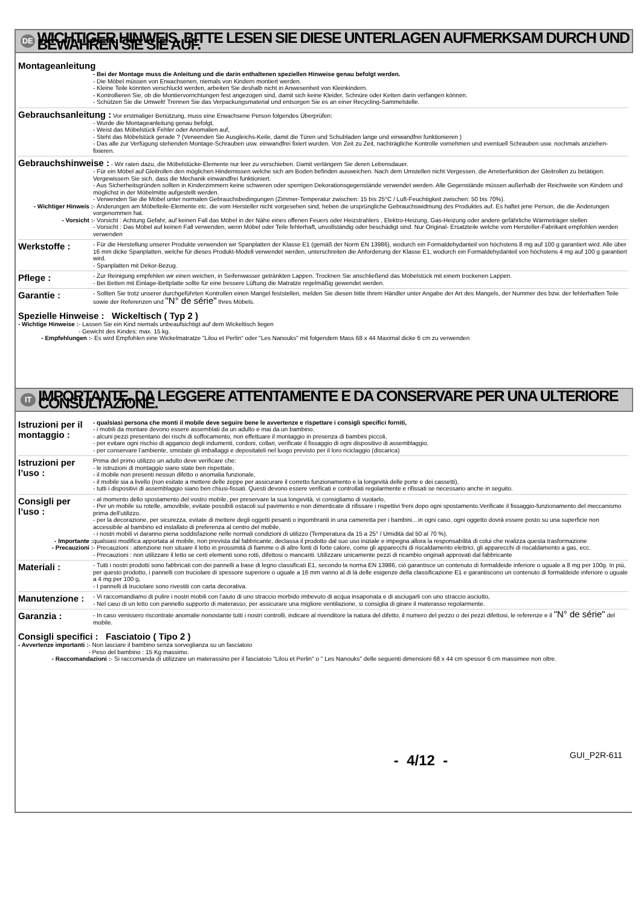DE WICHTIGER HINWEIS. BITTE LESEN SIE DIESE UNTERLAGEN AUFMERKSAM DURCH UND BEWAHREN SIE SIE AUF.
Montageanleitung
- Bei der Montage muss die Anleitung und die darin enthaltenen speziellen Hinweise genau befolgt werden.
- Die Möbel müssen von Erwachsenen, niemals von Kindern montiert werden.
- Kleine Teile könnten verschluckt werden, arbeiten Sie deshalb nicht in Anwesenheit von Kleinkindern.
- Kontrollieren Sie, ob die Montiervorrichtungen fest angezogen sind, damit sich keine Kleider, Schnüre oder Ketten darin verfangen können.
- Schützen Sie die Umwelt! Trennen Sie das Verpackungsmaterial und entsorgen Sie es an einer Recycling-Sammelstelle.
Gebrauchsanleitung : Vor erstmaliger Benützung, muss eine Erwachsene Person folgendes Überprüfen:
- Wurde die Montageanleitung genau befolgt,
- Weist das Möbelstück Fehler oder Anomalien auf,
- Steht das Möbelstück gerade ? (Verwenden Sie Ausgleichs-Keile, damit die Türen und Schubladen lange und einwandfrei funktionieren )
- Das alle zur Verfügung stehenden Montage-Schrauben usw. einwandfrei fixiert wurden. Von Zeit zu Zeit, nachträgliche Kontrolle vornehmen und eventuell Schrauben usw. nochmals anziehen-fixieren.
Gebrauchshinweise : - Wir raten dazu, die Möbelstücke-Elemente nur leer zu verschieben. Damit verlängern Sie deren Lebensdauer.
- Für ein Möbel auf Gleitrollen den möglichen Hindernissen welche sich am Boden befinden ausweichen. Nach dem Umstellen nicht Vergessen, die Arretierfunktion der Gleitrollen zu betätigen. Vergewissern Sie sich, dass die Mechanik einwandfrei funktioniert.
- Aus Sicherheitsgründen sollten in Kinderzimmern keine schweren oder sperrigen Dekorationsgegenstände verwendet werden. Alle Gegenstände müssen außerhalb der Reichweite von Kindern und möglichst in der Möbelmitte aufgestellt werden.
- Verwenden Sie die Möbel unter normalen Gebrauchsbedingungen (Zimmer-Temperatur zwischen: 15 bis 25°C / Luft-Feuchtigkeit zwischen: 50 bis 70%).
- Wichtiger Hinweis : - Änderungen am Möbelteile-Elemente etc. die vom Hersteller nicht vorgesehen sind, heben die ursprüngliche Gebrauchswidmung des Produktes auf. Es haftet jene Person, die die Änderungen vorgenommen hat.
- Vorsicht : - Vorsicht : Achtung Gefahr, auf keinen Fall das Möbel in der Nähe eines offenen Feuers oder Heizstrahlers , Elektro-Heizung, Gas-Heizung oder andere gefährliche Wärmeträger stellen
- Vorsicht : Das Möbel auf keinen Fall verwenden, wenn Möbel oder Teile fehlerhaft, unvollständig oder beschädigt sind. Nur Original- Ersatzteile welche vom Hersteller-Fabrikant empfohlen werden verwenden
Werkstoffe :
- Für die Herstellung unserer Produkte verwenden wir Spanplatten der Klasse E1 (gemäß der Norm EN 13986), wodurch ein Formaldehydanteil von höchstens 8 mg auf 100 g garantiert wird. Alle über 16 mm dicke Spanplatten, welche für dieses Produkt-Modell verwendet werden, unterschreiten die Anforderung der Klasse E1, wodurch ein Formaldehydanteil von höchstens 4 mg auf 100 g garantiert wird.
- Spanplatten mit Dekor-Bezug.
Pflege :
- Zur Reinigung empfehlen wir einen weichen, in Seifenwasser getränkten Lappen. Trocknen Sie anschließend das Möbelstück mit einem trockenen Lappen.
- Bei Betten mit Einlage-Bettplatte sollte für eine bessere Lüftung die Matratze regelmäßig gewendet werden.
Garantie :
- Sollten Sie trotz unserer durchgeführten Kontrollen einen Mangel feststellen, melden Sie diesen bitte Ihrem Händler unter Angabe der Art des Mangels, der Nummer des bzw. der fehlerhaften Teile sowie der Referenzen und "N° de série" Ihres Möbels.
Spezielle Hinweise : Wickeltisch ( Typ 2 )
- Wichtige Hinweise : - Lassen Sie ein Kind niemals unbeaufsichtigt auf dem Wickeltisch liegen
- Gewicht des Kindes: max. 15 kg.
- Empfehlungen : - Es wird Empfohlen eine Wickelmatratze "Lilou et Perlin" oder "Les Nanouks" mit folgendem Mass 68 x 44 Maximal dicke 6 cm zu verwenden
IT IMPORTANTE, DA LEGGERE ATTENTAMENTE E DA CONSERVARE PER UNA ULTERIORE CONSULTAZIONE.
Istruzioni per il montaggio :
- qualsiasi persona che monti il mobile deve seguire bene le avvertenze e rispettare i consigli specifici forniti,
- i mobili da montare devono essere assemblati da un adulto e mai da un bambino.
- alcuni pezzi presentano dei rischi di soffocamento, non effettuare il montaggio in presenza di bambini piccoli,
- per evitare ogni rischio di aggancio degli indumenti, cordoni, collari, verificate il fissaggio di ogni dispositivo di assemblaggio,
- per conservare l’ambiente, smistate gli imballaggi e depositateli nel luogo previsto per il loro riciclaggio (discarica)
Istruzioni per l’uso :
Prima del primo utilizzo un adulto deve verificare che:
- le istruzioni di montaggio siano state ben rispettate,
- il mobile non presenti nessun difetto o anomalia funzionale,
- il mobile sia a livello (non esitate a mettere delle zeppe per assicurare il corretto funzionamento e la longevità delle porte e dei cassetti),
- tutti i dispositivi di assemblaggio siano ben chiusi-fissati. Questi devono essere verificati e controllati regolarmente e rifissati se necessario anche in seguito.
Consigli per l’uso :
- al momento dello spostamento del vostro mobile, per preservare la sua longevità, vi consigliamo di vuotarlo,
- Per un mobile su rotelle, amovibile, evitate possibili ostacoli sul pavimento e non dimenticate di rifissare i rispettivi freni dopo ogni spostamento.Verificate il fissaggio-funzionamento del meccanismo prima dell’utilizzo.
- per la decorazione, per sicurezza, evitate di mettere degli oggetti pesanti o ingombranti in una cameretta per i bambini…in ogni caso, ogni oggetto dovrà essere posto su una superficie non accessibile al bambino ed installato di preferenza al centro del mobile,
- i nostri mobili vi daranno piena soddisfazione nelle normali condizioni di utilizzo (Temperatura da 15 a 25° / Umidità dal 50 al 70 %).
- Importante : qualsiasi modifica apportata al mobile, non prevista dal fabbricante, declassa il prodotto dal suo uso iniziale e impegna allora la responsabilità di colui che realizza questa trasformazione
- Precauzioni : - Precauzioni : attenzione non situare il letto in prossimità di fiamme o di altre fonti di forte calore, come gli apparecchi di riscaldamento elettrici, gli apparecchi di riscaldamento a gas, ecc.
- Precauzioni : non utilizzare il letto se certi elementi sono rotti, difettosi o mancanti. Utilizzare unicamente pezzi di ricambio originali approvati dal fabbricante
Materiali :
- Tutti i nostri prodotti sono fabbricati con dei pannelli a base di legno classificati E1, secondo la norma EN 13986, ciò garantisce un contenuto di formaldeide inferiore o uguale a 8 mg per 100g. In più, per questo prodotto, i pannelli con truciolare di spessore superiore o uguale a 16 mm vanno al di là delle esigenze della classificazione E1 e garantiscono un contenuto di formaldeide inferiore o uguale a 4 mg per 100 g,
- I pannelli di truciolare sono rivestiti con carta decorativa.
Manutenzione :
- Vi raccomandiamo di pulire i nostri mobili con l’aiuto di uno straccio morbido imbevuto di acqua insaponata e di asciugarli con uno straccio asciutto,
- Nel caso di un letto con pannello supporto di materasso, per assicurare una migliore ventilazione, si consiglia di girare il materasso regolarmente.
Garanzia :
- In caso venissero riscontrate anomalie nonostante tutti i nostri controlli, indicare al rivenditore la natura del difetto, il numero del pezzo o dei pezzi difettosi, le referenze e il "N° de série" del mobile.
Consigli specifici : Fasciatoio ( Tipo 2 )
- Avvertenze importanti : - Non lasciare il bambino senza sorveglianza su un fasciatoio
- Peso del bambino : 15 Kg massimo.
- Raccomandazioni : - Si raccomanda di utilizzare un materassino per il fasciatoio "Lilou et Perlin" o " Les Nanouks" delle seguenti dimensioni 68 x 44 cm spessor 6 cm massimee non oltre.
- 4/12 - GUI_P2R-611